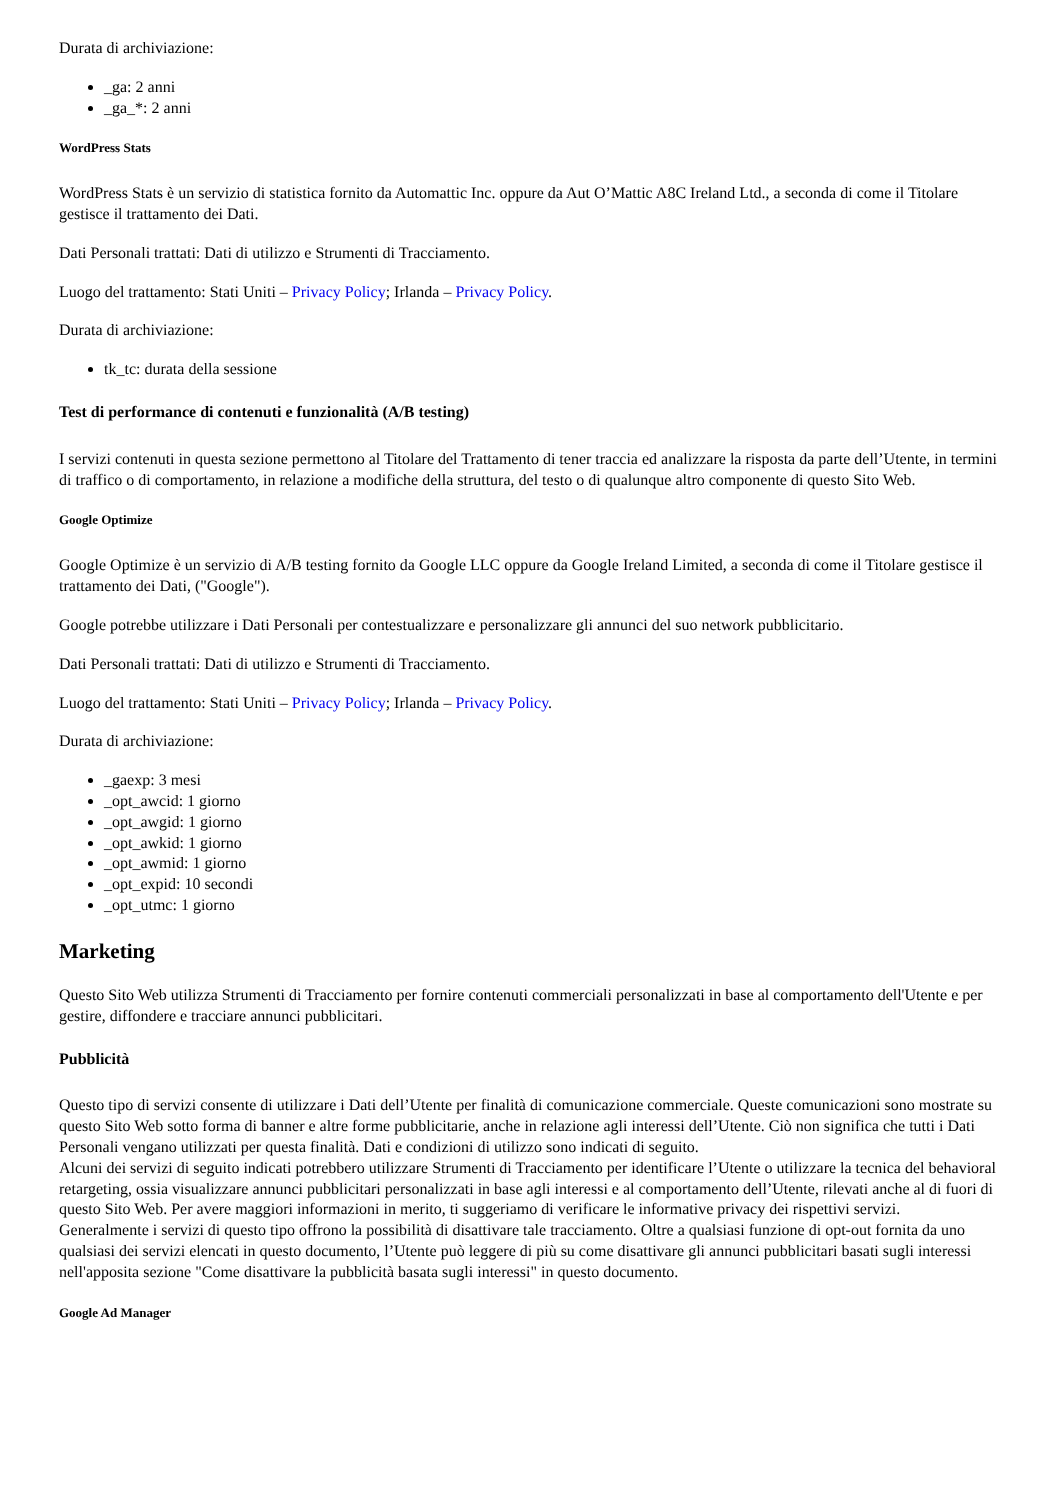Durata di archiviazione:
_ga: 2 anni
_ga_*: 2 anni
WordPress Stats
WordPress Stats è un servizio di statistica fornito da Automattic Inc. oppure da Aut O’Mattic A8C Ireland Ltd., a seconda di come il Titolare gestisce il trattamento dei Dati.
Dati Personali trattati: Dati di utilizzo e Strumenti di Tracciamento.
Luogo del trattamento: Stati Uniti – Privacy Policy; Irlanda – Privacy Policy.
Durata di archiviazione:
tk_tc: durata della sessione
Test di performance di contenuti e funzionalità (A/B testing)
I servizi contenuti in questa sezione permettono al Titolare del Trattamento di tener traccia ed analizzare la risposta da parte dell’Utente, in termini di traffico o di comportamento, in relazione a modifiche della struttura, del testo o di qualunque altro componente di questo Sito Web.
Google Optimize
Google Optimize è un servizio di A/B testing fornito da Google LLC oppure da Google Ireland Limited, a seconda di come il Titolare gestisce il trattamento dei Dati, ("Google").
Google potrebbe utilizzare i Dati Personali per contestualizzare e personalizzare gli annunci del suo network pubblicitario.
Dati Personali trattati: Dati di utilizzo e Strumenti di Tracciamento.
Luogo del trattamento: Stati Uniti – Privacy Policy; Irlanda – Privacy Policy.
Durata di archiviazione:
_gaexp: 3 mesi
_opt_awcid: 1 giorno
_opt_awgid: 1 giorno
_opt_awkid: 1 giorno
_opt_awmid: 1 giorno
_opt_expid: 10 secondi
_opt_utmc: 1 giorno
Marketing
Questo Sito Web utilizza Strumenti di Tracciamento per fornire contenuti commerciali personalizzati in base al comportamento dell'Utente e per gestire, diffondere e tracciare annunci pubblicitari.
Pubblicità
Questo tipo di servizi consente di utilizzare i Dati dell’Utente per finalità di comunicazione commerciale. Queste comunicazioni sono mostrate su questo Sito Web sotto forma di banner e altre forme pubblicitarie, anche in relazione agli interessi dell’Utente. Ciò non significa che tutti i Dati Personali vengano utilizzati per questa finalità. Dati e condizioni di utilizzo sono indicati di seguito.
Alcuni dei servizi di seguito indicati potrebbero utilizzare Strumenti di Tracciamento per identificare l’Utente o utilizzare la tecnica del behavioral retargeting, ossia visualizzare annunci pubblicitari personalizzati in base agli interessi e al comportamento dell’Utente, rilevati anche al di fuori di questo Sito Web. Per avere maggiori informazioni in merito, ti suggeriamo di verificare le informative privacy dei rispettivi servizi.
Generalmente i servizi di questo tipo offrono la possibilità di disattivare tale tracciamento. Oltre a qualsiasi funzione di opt-out fornita da uno qualsiasi dei servizi elencati in questo documento, l’Utente può leggere di più su come disattivare gli annunci pubblicitari basati sugli interessi nell'apposita sezione "Come disattivare la pubblicità basata sugli interessi" in questo documento.
Google Ad Manager